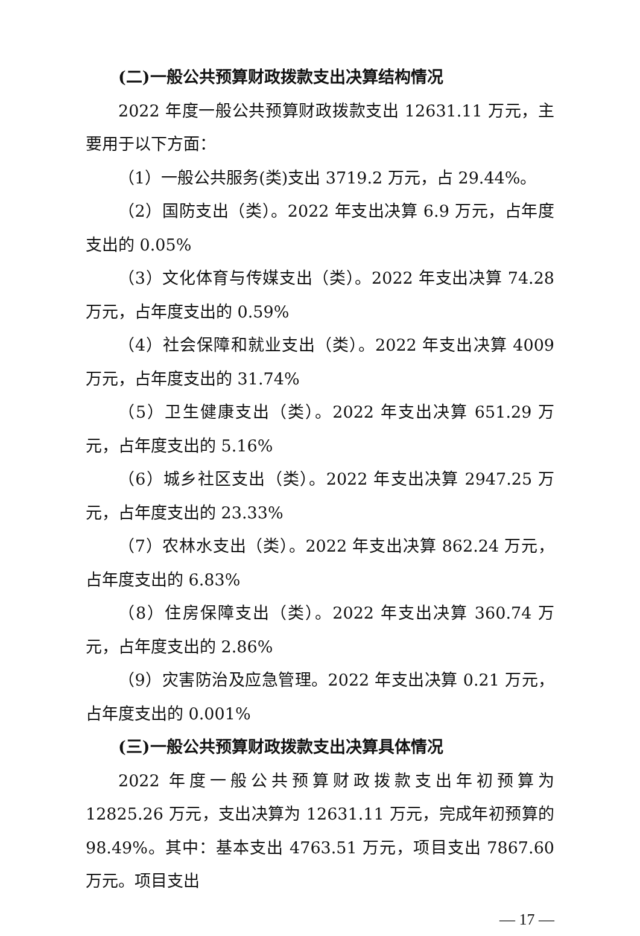(二)一般公共预算财政拨款支出决算结构情况
2022 年度一般公共预算财政拨款支出 12631.11 万元，主要用于以下方面：
（1）一般公共服务(类)支出 3719.2 万元，占 29.44%。
（2）国防支出（类）。2022 年支出决算 6.9 万元，占年度支出的 0.05%
（3）文化体育与传媒支出（类）。2022 年支出决算 74.28 万元，占年度支出的 0.59%
（4）社会保障和就业支出（类）。2022 年支出决算 4009 万元，占年度支出的 31.74%
（5）卫生健康支出（类）。2022 年支出决算 651.29 万元，占年度支出的 5.16%
（6）城乡社区支出（类）。2022 年支出决算 2947.25 万元，占年度支出的 23.33%
（7）农林水支出（类）。2022 年支出决算 862.24 万元，占年度支出的 6.83%
（8）住房保障支出（类）。2022 年支出决算 360.74 万元，占年度支出的 2.86%
（9）灾害防治及应急管理。2022 年支出决算 0.21 万元，占年度支出的 0.001%
(三)一般公共预算财政拨款支出决算具体情况
2022 年度一般公共预算财政拨款支出年初预算为 12825.26 万元，支出决算为 12631.11 万元，完成年初预算的 98.49%。其中：基本支出 4763.51 万元，项目支出 7867.60 万元。项目支出
— 17 —